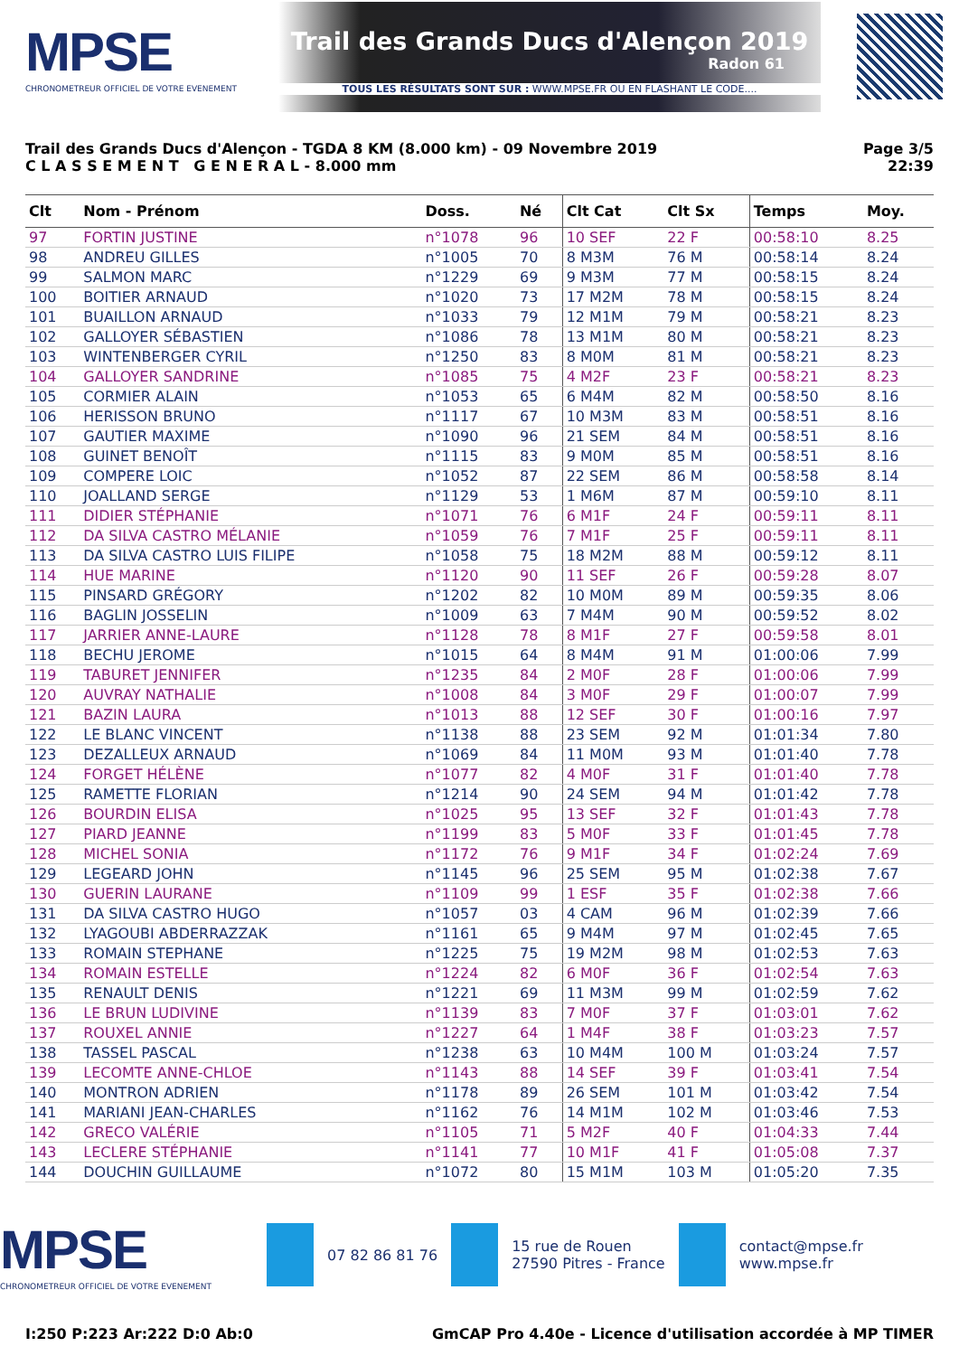MPSE
CHRONOMETREUR OFFICIEL DE VOTRE EVENEMENT
Trail des Grands Ducs d'Alençon 2019
Radon 61
TOUS LES RÉSULTATS SONT SUR : WWW.MPSE.FR OU EN FLASHANT LE CODE....
Trail des Grands Ducs d'Alençon - TGDA 8 KM (8.000 km) - 09 Novembre 2019
C L A S S E M E N T G E N E R A L - 8.000 mm
Page 3/5
22:39
| Clt | Nom - Prénom | Doss. | Né | Clt Cat | Clt Sx | Temps | Moy. |
| --- | --- | --- | --- | --- | --- | --- | --- |
| 97 | FORTIN JUSTINE | n°1078 | 96 | 10 SEF | 22 F | 00:58:10 | 8.25 |
| 98 | ANDREU GILLES | n°1005 | 70 | 8 M3M | 76 M | 00:58:14 | 8.24 |
| 99 | SALMON MARC | n°1229 | 69 | 9 M3M | 77 M | 00:58:15 | 8.24 |
| 100 | BOITIER ARNAUD | n°1020 | 73 | 17 M2M | 78 M | 00:58:15 | 8.24 |
| 101 | BUAILLON ARNAUD | n°1033 | 79 | 12 M1M | 79 M | 00:58:21 | 8.23 |
| 102 | GALLOYER SÉBASTIEN | n°1086 | 78 | 13 M1M | 80 M | 00:58:21 | 8.23 |
| 103 | WINTENBERGER CYRIL | n°1250 | 83 | 8 M0M | 81 M | 00:58:21 | 8.23 |
| 104 | GALLOYER SANDRINE | n°1085 | 75 | 4 M2F | 23 F | 00:58:21 | 8.23 |
| 105 | CORMIER ALAIN | n°1053 | 65 | 6 M4M | 82 M | 00:58:50 | 8.16 |
| 106 | HERISSON BRUNO | n°1117 | 67 | 10 M3M | 83 M | 00:58:51 | 8.16 |
| 107 | GAUTIER MAXIME | n°1090 | 96 | 21 SEM | 84 M | 00:58:51 | 8.16 |
| 108 | GUINET BENOÎT | n°1115 | 83 | 9 M0M | 85 M | 00:58:51 | 8.16 |
| 109 | COMPERE LOIC | n°1052 | 87 | 22 SEM | 86 M | 00:58:58 | 8.14 |
| 110 | JOALLAND SERGE | n°1129 | 53 | 1 M6M | 87 M | 00:59:10 | 8.11 |
| 111 | DIDIER STÉPHANIE | n°1071 | 76 | 6 M1F | 24 F | 00:59:11 | 8.11 |
| 112 | DA SILVA CASTRO MÉLANIE | n°1059 | 76 | 7 M1F | 25 F | 00:59:11 | 8.11 |
| 113 | DA SILVA CASTRO LUIS FILIPE | n°1058 | 75 | 18 M2M | 88 M | 00:59:12 | 8.11 |
| 114 | HUE MARINE | n°1120 | 90 | 11 SEF | 26 F | 00:59:28 | 8.07 |
| 115 | PINSARD GRÉGORY | n°1202 | 82 | 10 M0M | 89 M | 00:59:35 | 8.06 |
| 116 | BAGLIN JOSSELIN | n°1009 | 63 | 7 M4M | 90 M | 00:59:52 | 8.02 |
| 117 | JARRIER ANNE-LAURE | n°1128 | 78 | 8 M1F | 27 F | 00:59:58 | 8.01 |
| 118 | BECHU JEROME | n°1015 | 64 | 8 M4M | 91 M | 01:00:06 | 7.99 |
| 119 | TABURET JENNIFER | n°1235 | 84 | 2 M0F | 28 F | 01:00:06 | 7.99 |
| 120 | AUVRAY NATHALIE | n°1008 | 84 | 3 M0F | 29 F | 01:00:07 | 7.99 |
| 121 | BAZIN LAURA | n°1013 | 88 | 12 SEF | 30 F | 01:00:16 | 7.97 |
| 122 | LE BLANC VINCENT | n°1138 | 88 | 23 SEM | 92 M | 01:01:34 | 7.80 |
| 123 | DEZALLEUX ARNAUD | n°1069 | 84 | 11 M0M | 93 M | 01:01:40 | 7.78 |
| 124 | FORGET HÉLÈNE | n°1077 | 82 | 4 M0F | 31 F | 01:01:40 | 7.78 |
| 125 | RAMETTE FLORIAN | n°1214 | 90 | 24 SEM | 94 M | 01:01:42 | 7.78 |
| 126 | BOURDIN ELISA | n°1025 | 95 | 13 SEF | 32 F | 01:01:43 | 7.78 |
| 127 | PIARD JEANNE | n°1199 | 83 | 5 M0F | 33 F | 01:01:45 | 7.78 |
| 128 | MICHEL SONIA | n°1172 | 76 | 9 M1F | 34 F | 01:02:24 | 7.69 |
| 129 | LEGEARD JOHN | n°1145 | 96 | 25 SEM | 95 M | 01:02:38 | 7.67 |
| 130 | GUERIN LAURANE | n°1109 | 99 | 1 ESF | 35 F | 01:02:38 | 7.66 |
| 131 | DA SILVA CASTRO HUGO | n°1057 | 03 | 4 CAM | 96 M | 01:02:39 | 7.66 |
| 132 | LYAGOUBI ABDERRAZZAK | n°1161 | 65 | 9 M4M | 97 M | 01:02:45 | 7.65 |
| 133 | ROMAIN STEPHANE | n°1225 | 75 | 19 M2M | 98 M | 01:02:53 | 7.63 |
| 134 | ROMAIN ESTELLE | n°1224 | 82 | 6 M0F | 36 F | 01:02:54 | 7.63 |
| 135 | RENAULT DENIS | n°1221 | 69 | 11 M3M | 99 M | 01:02:59 | 7.62 |
| 136 | LE BRUN LUDIVINE | n°1139 | 83 | 7 M0F | 37 F | 01:03:01 | 7.62 |
| 137 | ROUXEL ANNIE | n°1227 | 64 | 1 M4F | 38 F | 01:03:23 | 7.57 |
| 138 | TASSEL PASCAL | n°1238 | 63 | 10 M4M | 100 M | 01:03:24 | 7.57 |
| 139 | LECOMTE ANNE-CHLOE | n°1143 | 88 | 14 SEF | 39 F | 01:03:41 | 7.54 |
| 140 | MONTRON ADRIEN | n°1178 | 89 | 26 SEM | 101 M | 01:03:42 | 7.54 |
| 141 | MARIANI JEAN-CHARLES | n°1162 | 76 | 14 M1M | 102 M | 01:03:46 | 7.53 |
| 142 | GRECO VALÉRIE | n°1105 | 71 | 5 M2F | 40 F | 01:04:33 | 7.44 |
| 143 | LECLERE STÉPHANIE | n°1141 | 77 | 10 M1F | 41 F | 01:05:08 | 7.37 |
| 144 | DOUCHIN GUILLAUME | n°1072 | 80 | 15 M1M | 103 M | 01:05:20 | 7.35 |
MPSE
CHRONOMETREUR OFFICIEL DE VOTRE EVENEMENT
07 82 86 81 76
15 rue de Rouen
27590 Pitres - France
contact@mpse.fr
www.mpse.fr
I:250 P:223 Ar:222 D:0 Ab:0 GmCAP Pro 4.40e - Licence d'utilisation accordée à MP TIMER